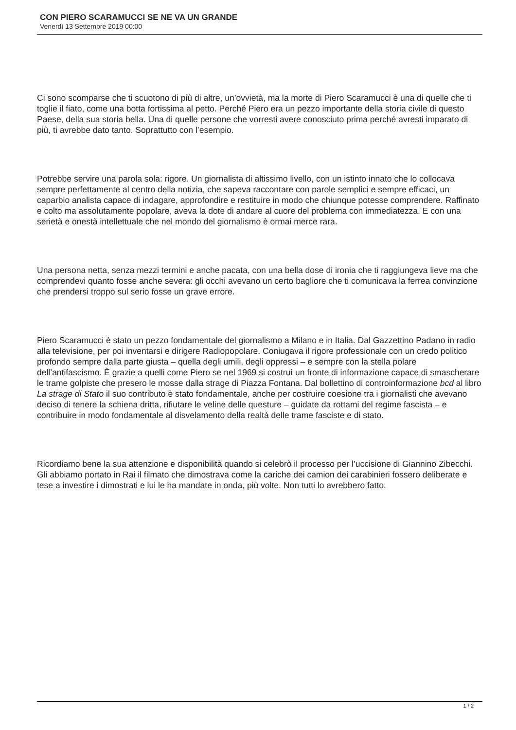CON PIERO SCARAMUCCI SE NE VA UN GRANDE
Venerdì 13 Settembre 2019 00:00
Ci sono scomparse che ti scuotono di più di altre, un’ovvietà, ma la morte di Piero Scaramucci è una di quelle che ti toglie il fiato, come una botta fortissima al petto. Perché Piero era un pezzo importante della storia civile di questo Paese, della sua storia bella. Una di quelle persone che vorresti avere conosciuto prima perché avresti imparato di più, ti avrebbe dato tanto. Soprattutto con l’esempio.
Potrebbe servire una parola sola: rigore. Un giornalista di altissimo livello, con un istinto innato che lo collocava sempre perfettamente al centro della notizia, che sapeva raccontare con parole semplici e sempre efficaci, un caparbio analista capace di indagare, approfondire e restituire in modo che chiunque potesse comprendere. Raffinato e colto ma assolutamente popolare, aveva la dote di andare al cuore del problema con immediatezza. E con una serietà e onestà intellettuale che nel mondo del giornalismo è ormai merce rara.
Una persona netta, senza mezzi termini e anche pacata, con una bella dose di ironia che ti raggiungeva lieve ma che comprendevi quanto fosse anche severa: gli occhi avevano un certo bagliore che ti comunicava la ferrea convinzione che prendersi troppo sul serio fosse un grave errore.
Piero Scaramucci è stato un pezzo fondamentale del giornalismo a Milano e in Italia. Dal Gazzettino Padano in radio alla televisione, per poi inventarsi e dirigere Radiopopolare. Coniugava il rigore professionale con un credo politico profondo sempre dalla parte giusta – quella degli umili, degli oppressi – e sempre con la stella polare dell’antifascismo. È grazie a quelli come Piero se nel 1969 si costruì un fronte di informazione capace di smascherare le trame golpiste che presero le mosse dalla strage di Piazza Fontana. Dal bollettino di controinformazione bcd al libro La strage di Stato il suo contributo è stato fondamentale, anche per costruire coesione tra i giornalisti che avevano deciso di tenere la schiena dritta, rifiutare le veline delle questure – guidate da rottami del regime fascista – e contribuire in modo fondamentale al disvelamento della realtà delle trame fasciste e di stato.
Ricordiamo bene la sua attenzione e disponibilità quando si celebrò il processo per l’uccisione di Giannino Zibecchi. Gli abbiamo portato in Rai il filmato che dimostrava come la cariche dei camion dei carabinieri fossero deliberate e tese a investire i dimostrati e lui le ha mandate in onda, più volte. Non tutti lo avrebbero fatto.
1 / 2